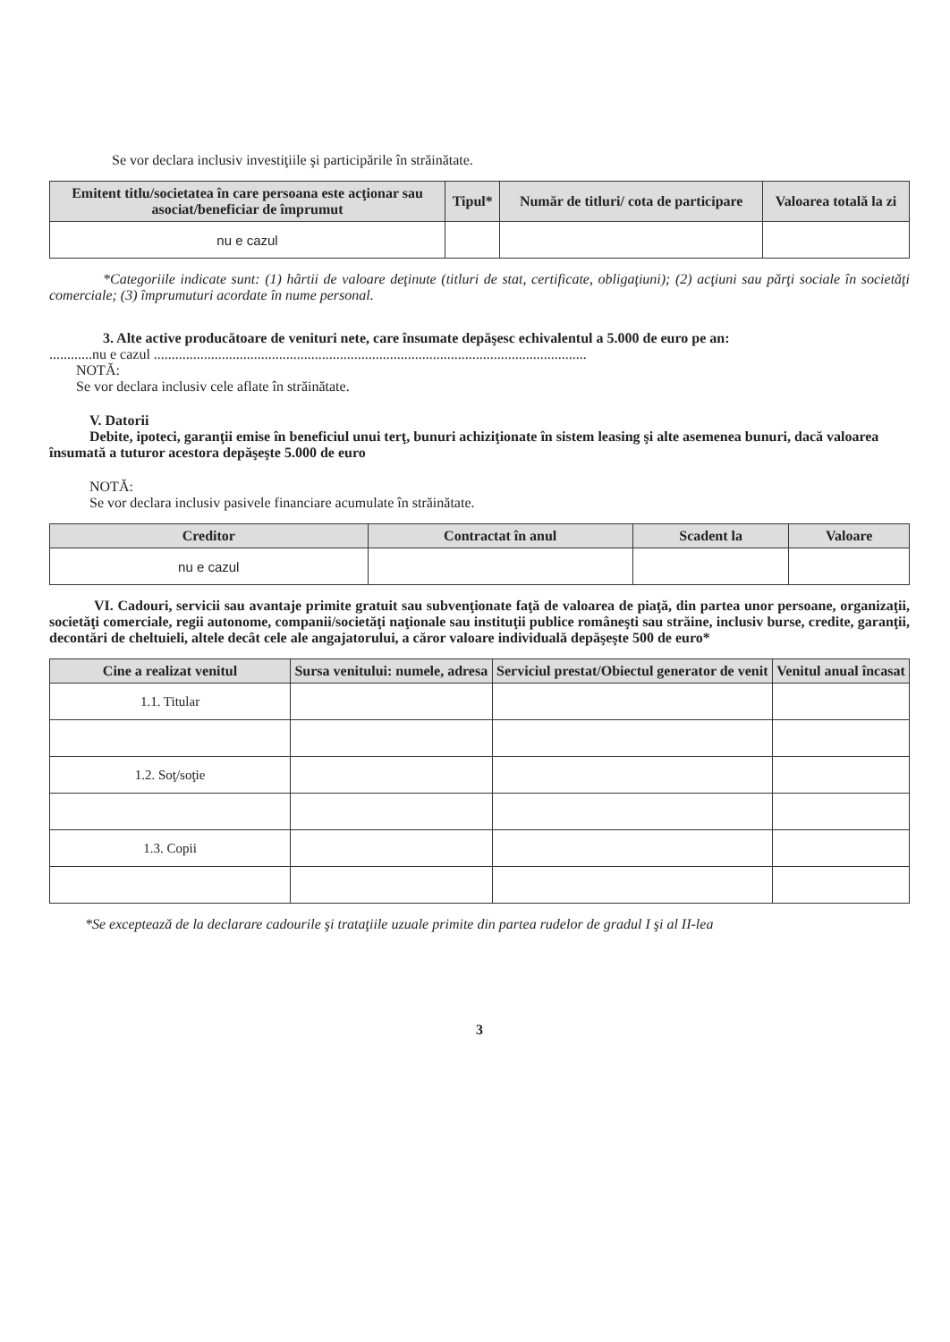Se vor declara inclusiv investiţiile şi participările în străinătate.
| Emitent titlu/societatea în care persoana este acţionar sau asociat/beneficiar de împrumut | Tipul* | Număr de titluri/ cota de participare | Valoarea totală la zi |
| --- | --- | --- | --- |
| nu e cazul | | | |
*Categoriile indicate sunt: (1) hârtii de valoare deţinute (titluri de stat, certificate, obligaţiuni); (2) acţiuni sau părţi sociale în societăţi comerciale; (3) împrumuturi acordate în nume personal.
3. Alte active producătoare de venituri nete, care însumate depăşesc echivalentul a 5.000 de euro pe an:
............nu e cazul .........................................................................................................................
NOTĂ:
Se vor declara inclusiv cele aflate în străinătate.
V. Datorii
Debite, ipoteci, garanţii emise în beneficiul unui terţ, bunuri achiziţionate în sistem leasing şi alte asemenea bunuri, dacă valoarea însumată a tuturor acestora depăşeşte 5.000 de euro
NOTĂ:
Se vor declara inclusiv pasivele financiare acumulate în străinătate.
| Creditor | Contractat în anul | Scadent la | Valoare |
| --- | --- | --- | --- |
| nu e cazul | | | |
VI. Cadouri, servicii sau avantaje primite gratuit sau subvenţionate faţă de valoarea de piaţă, din partea unor persoane, organizaţii, societăţi comerciale, regii autonome, companii/societăţi naţionale sau instituţii publice româneşti sau străine, inclusiv burse, credite, garanţii, decontări de cheltuieli, altele decât cele ale angajatorului, a căror valoare individuală depăşeşte 500 de euro*
| Cine a realizat venitul | Sursa venitului: numele, adresa | Serviciul prestat/Obiectul generator de venit | Venitul anual încasat |
| --- | --- | --- | --- |
| 1.1. Titular | | | |
| 1.2. Soţ/soţie | | | |
| 1.3. Copii | | | |
*Se exceptează de la declarare cadourile şi trataţiile uzuale primite din partea rudelor de gradul I şi al II-lea
3